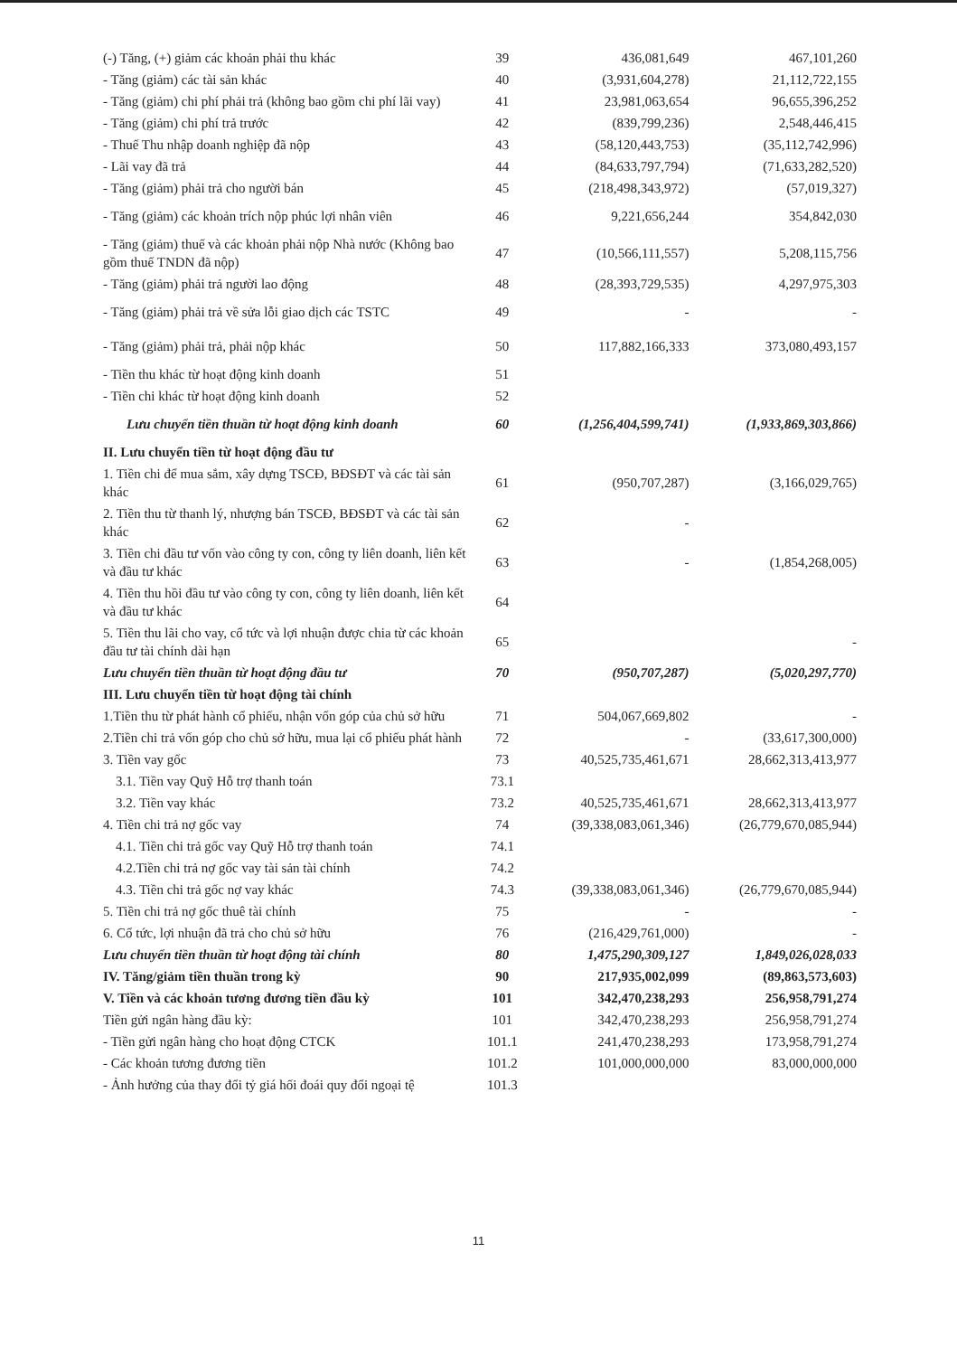| (-) Tăng, (+) giảm các khoản phải thu khác | 39 | 436,081,649 | 467,101,260 |
| - Tăng (giảm) các tài sản khác | 40 | (3,931,604,278) | 21,112,722,155 |
| - Tăng (giảm) chi phí phải trả (không bao gồm chi phí lãi vay) | 41 | 23,981,063,654 | 96,655,396,252 |
| - Tăng (giảm) chi phí trả trước | 42 | (839,799,236) | 2,548,446,415 |
| - Thuế Thu nhập doanh nghiệp đã nộp | 43 | (58,120,443,753) | (35,112,742,996) |
| - Lãi vay đã trả | 44 | (84,633,797,794) | (71,633,282,520) |
| - Tăng (giảm) phải trả cho người bán | 45 | (218,498,343,972) | (57,019,327) |
| - Tăng (giảm) các khoản trích nộp phúc lợi nhân viên | 46 | 9,221,656,244 | 354,842,030 |
| - Tăng (giảm) thuế và các khoản phải nộp Nhà nước (Không bao gồm thuế TNDN đã nộp) | 47 | (10,566,111,557) | 5,208,115,756 |
| - Tăng (giảm) phải trả người lao động | 48 | (28,393,729,535) | 4,297,975,303 |
| - Tăng (giảm) phải trả về sửa lỗi giao dịch các TSTC | 49 | - | - |
| - Tăng (giảm) phải trả, phải nộp khác | 50 | 117,882,166,333 | 373,080,493,157 |
| - Tiền thu khác từ hoạt động kinh doanh | 51 | | |
| - Tiền chi khác từ hoạt động kinh doanh | 52 | | |
| Lưu chuyển tiền thuần từ hoạt động kinh doanh | 60 | (1,256,404,599,741) | (1,933,869,303,866) |
| II. Lưu chuyển tiền từ hoạt động đầu tư | | | |
| 1. Tiền chi để mua sắm, xây dựng TSCĐ, BĐSĐT và các tài sản khác | 61 | (950,707,287) | (3,166,029,765) |
| 2. Tiền thu từ thanh lý, nhượng bán TSCĐ, BĐSĐT và các tài sản khác | 62 | - | |
| 3. Tiền chi đầu tư vốn vào công ty con, công ty liên doanh, liên kết và đầu tư khác | 63 | - | (1,854,268,005) |
| 4. Tiền thu hồi đầu tư vào công ty con, công ty liên doanh, liên kết và đầu tư khác | 64 | | |
| 5. Tiền thu lãi cho vay, cổ tức và lợi nhuận được chia từ các khoản đầu tư tài chính dài hạn | 65 | | - |
| Lưu chuyển tiền thuần từ hoạt động đầu tư | 70 | (950,707,287) | (5,020,297,770) |
| III. Lưu chuyển tiền từ hoạt động tài chính | | | |
| 1.Tiền thu từ phát hành cổ phiếu, nhận vốn góp của chủ sở hữu | 71 | 504,067,669,802 | - |
| 2.Tiền chi trả vốn góp cho chủ sở hữu, mua lại cổ phiếu phát hành | 72 | - | (33,617,300,000) |
| 3. Tiền vay gốc | 73 | 40,525,735,461,671 | 28,662,313,413,977 |
| 3.1. Tiền vay Quỹ Hỗ trợ thanh toán | 73.1 | | |
| 3.2. Tiền vay khác | 73.2 | 40,525,735,461,671 | 28,662,313,413,977 |
| 4. Tiền chi trả nợ gốc vay | 74 | (39,338,083,061,346) | (26,779,670,085,944) |
| 4.1. Tiền chi trả gốc vay Quỹ Hỗ trợ thanh toán | 74.1 | | |
| 4.2.Tiền chi trả nợ gốc vay tài sản tài chính | 74.2 | | |
| 4.3. Tiền chi trả gốc nợ vay khác | 74.3 | (39,338,083,061,346) | (26,779,670,085,944) |
| 5. Tiền chi trả nợ gốc thuê tài chính | 75 | - | - |
| 6. Cổ tức, lợi nhuận đã trả cho chủ sở hữu | 76 | (216,429,761,000) | - |
| Lưu chuyển tiền thuần từ hoạt động tài chính | 80 | 1,475,290,309,127 | 1,849,026,028,033 |
| IV. Tăng/giảm tiền thuần trong kỳ | 90 | 217,935,002,099 | (89,863,573,603) |
| V. Tiền và các khoản tương đương tiền đầu kỳ | 101 | 342,470,238,293 | 256,958,791,274 |
| Tiền gửi ngân hàng đầu kỳ: | 101 | 342,470,238,293 | 256,958,791,274 |
| - Tiền gửi ngân hàng cho hoạt động CTCK | 101.1 | 241,470,238,293 | 173,958,791,274 |
| - Các khoản tương đương tiền | 101.2 | 101,000,000,000 | 83,000,000,000 |
| - Ảnh hưởng của thay đổi tỷ giá hối đoái quy đổi ngoại tệ | 101.3 | | |
11